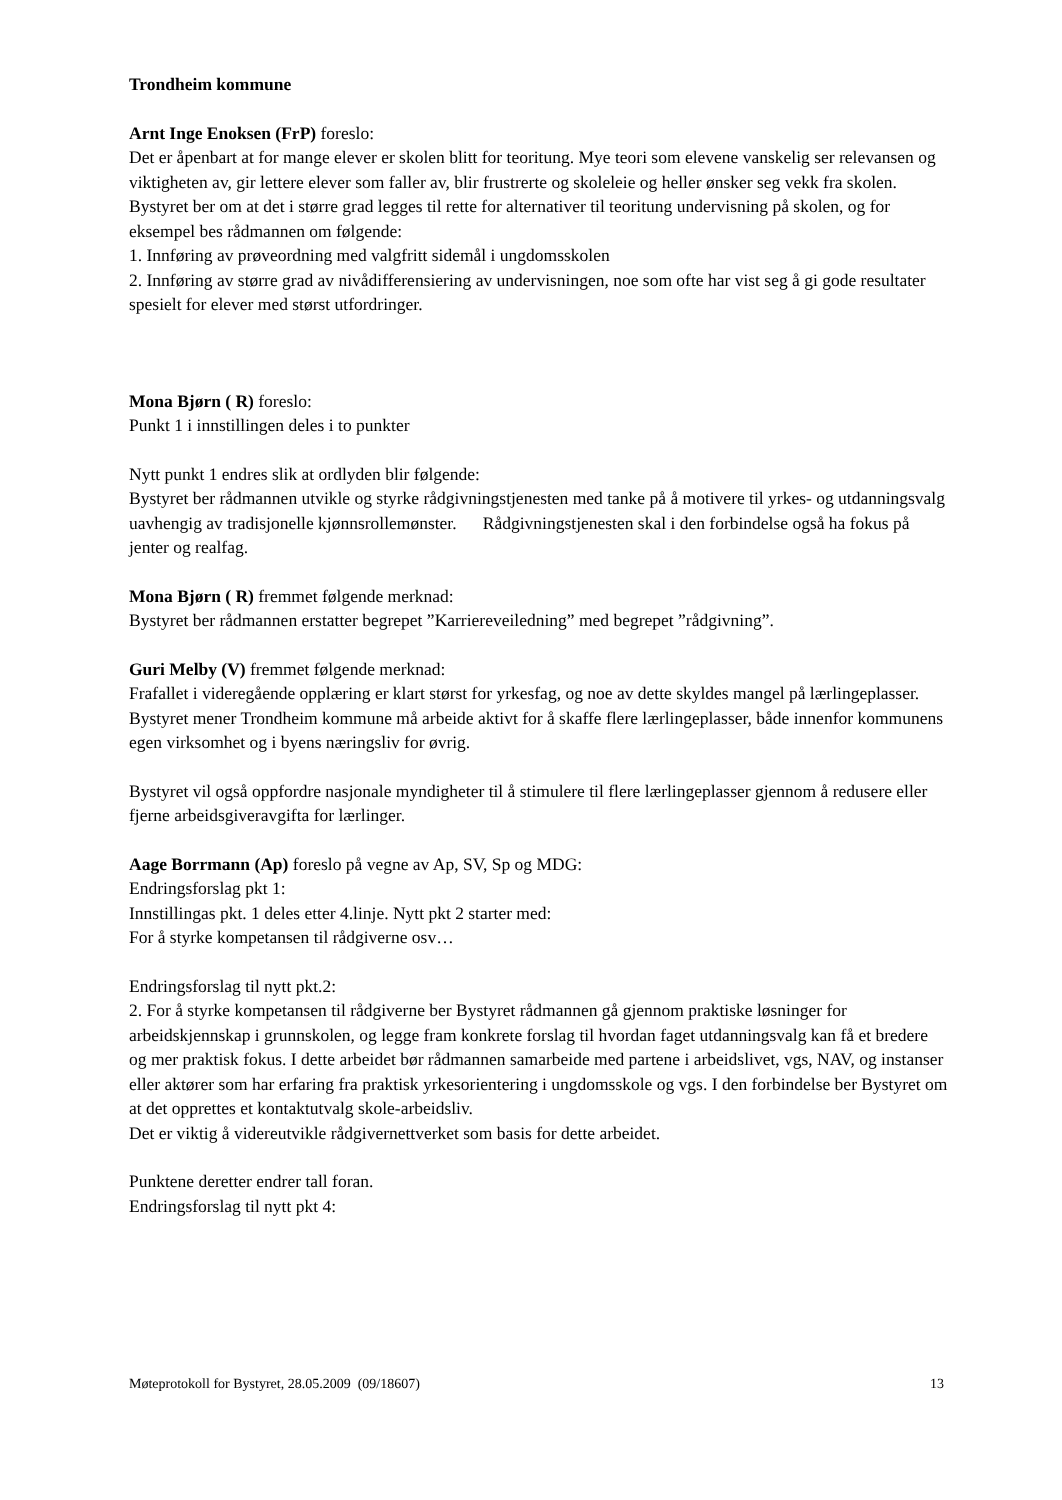Trondheim kommune
Arnt Inge Enoksen (FrP) foreslo:
Det er åpenbart at for mange elever er skolen blitt for teoritung. Mye teori som elevene vanskelig ser relevansen og viktigheten av, gir lettere elever som faller av, blir frustrerte og skoleleie og heller ønsker seg vekk fra skolen. Bystyret ber om at det i større grad legges til rette for alternativer til teoritung undervisning på skolen, og for eksempel bes rådmannen om følgende:
1. Innføring av prøveordning med valgfritt sidemål i ungdomsskolen
2. Innføring av større grad av nivådifferensiering av undervisningen, noe som ofte har vist seg å gi gode resultater spesielt for elever med størst utfordringer.
Mona Bjørn ( R) foreslo:
Punkt 1 i innstillingen deles i to punkter
Nytt punkt 1 endres slik at ordlyden blir følgende:
Bystyret ber rådmannen utvikle og styrke rådgivningstjenesten med tanke på å motivere til yrkes- og utdanningsvalg uavhengig av tradisjonelle kjønnsrollemønster. Rådgivningstjenesten skal i den forbindelse også ha fokus på jenter og realfag.
Mona Bjørn ( R) fremmet følgende merknad:
Bystyret ber rådmannen erstatter begrepet ”Karriereveiledning” med begrepet ”rådgivning”.
Guri Melby (V) fremmet følgende merknad:
Frafallet i videregående opplæring er klart størst for yrkesfag, og noe av dette skyldes mangel på lærlingeplasser. Bystyret mener Trondheim kommune må arbeide aktivt for å skaffe flere lærlingeplasser, både innenfor kommunens egen virksomhet og i byens næringsliv for øvrig.
Bystyret vil også oppfordre nasjonale myndigheter til å stimulere til flere lærlingeplasser gjennom å redusere eller fjerne arbeidsgiveravgifta for lærlinger.
Aage Borrmann (Ap) foreslo på vegne av Ap, SV, Sp og MDG:
Endringsforslag pkt 1:
Innstillingas pkt. 1 deles etter 4.linje. Nytt pkt 2 starter med:
For å styrke kompetansen til rådgiverne osv…
Endringsforslag til nytt pkt.2:
2. For å styrke kompetansen til rådgiverne ber Bystyret rådmannen gå gjennom praktiske løsninger for arbeidskjennskap i grunnskolen, og legge fram konkrete forslag til hvordan faget utdanningsvalg kan få et bredere og mer praktisk fokus. I dette arbeidet bør rådmannen samarbeide med partene i arbeidslivet, vgs, NAV, og instanser eller aktører som har erfaring fra praktisk yrkesorientering i ungdomsskole og vgs. I den forbindelse ber Bystyret om at det opprettes et kontaktutvalg skole-arbeidsliv.
Det er viktig å videreutvikle rådgivernettverket som basis for dette arbeidet.
Punktene deretter endrer tall foran.
Endringsforslag til nytt pkt 4:
Møteprotokoll for Bystyret, 28.05.2009 (09/18607) 13